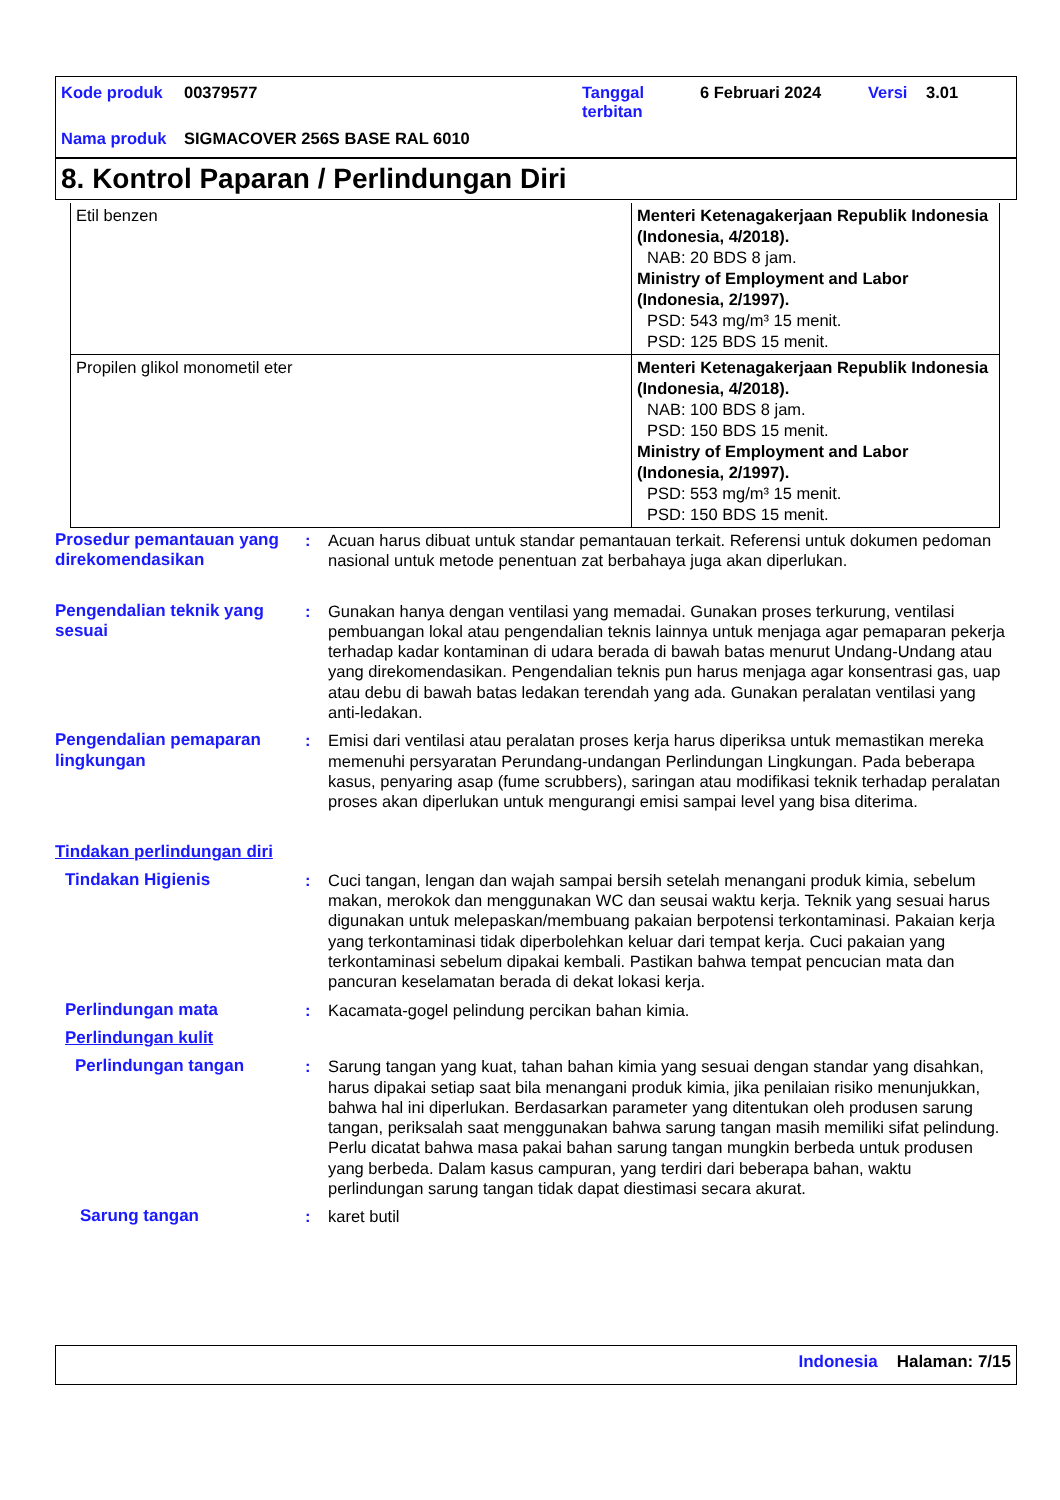| Kode produk | 00379577 | Tanggal terbitan | 6 Februari 2024 | Versi | 3.01 |
| Nama produk | SIGMACOVER 256S BASE RAL 6010 | | | | |
8. Kontrol Paparan / Perlindungan Diri
| Etil benzen | Menteri Ketenagakerjaan Republik Indonesia (Indonesia, 4/2018). NAB: 20 BDS 8 jam. Ministry of Employment and Labor (Indonesia, 2/1997). PSD: 543 mg/m³ 15 menit. PSD: 125 BDS 15 menit. |
| Propilen glikol monometil eter | Menteri Ketenagakerjaan Republik Indonesia (Indonesia, 4/2018). NAB: 100 BDS 8 jam. PSD: 150 BDS 15 menit. Ministry of Employment and Labor (Indonesia, 2/1997). PSD: 553 mg/m³ 15 menit. PSD: 150 BDS 15 menit. |
Prosedur pemantauan yang direkomendasikan
: Acuan harus dibuat untuk standar pemantauan terkait. Referensi untuk dokumen pedoman nasional untuk metode penentuan zat berbahaya juga akan diperlukan.
Pengendalian teknik yang sesuai
: Gunakan hanya dengan ventilasi yang memadai. Gunakan proses terkurung, ventilasi pembuangan lokal atau pengendalian teknis lainnya untuk menjaga agar pemaparan pekerja terhadap kadar kontaminan di udara berada di bawah batas menurut Undang-Undang atau yang direkomendasikan. Pengendalian teknis pun harus menjaga agar konsentrasi gas, uap atau debu di bawah batas ledakan terendah yang ada. Gunakan peralatan ventilasi yang anti-ledakan.
Pengendalian pemaparan lingkungan
: Emisi dari ventilasi atau peralatan proses kerja harus diperiksa untuk memastikan mereka memenuhi persyaratan Perundang-undangan Perlindungan Lingkungan. Pada beberapa kasus, penyaring asap (fume scrubbers), saringan atau modifikasi teknik terhadap peralatan proses akan diperlukan untuk mengurangi emisi sampai level yang bisa diterima.
Tindakan perlindungan diri
Tindakan Higienis : Cuci tangan, lengan dan wajah sampai bersih setelah menangani produk kimia, sebelum makan, merokok dan menggunakan WC dan seusai waktu kerja. Teknik yang sesuai harus digunakan untuk melepaskan/membuang pakaian berpotensi terkontaminasi. Pakaian kerja yang terkontaminasi tidak diperbolehkan keluar dari tempat kerja. Cuci pakaian yang terkontaminasi sebelum dipakai kembali. Pastikan bahwa tempat pencucian mata dan pancuran keselamatan berada di dekat lokasi kerja.
Perlindungan mata : Kacamata-gogel pelindung percikan bahan kimia.
Perlindungan kulit
Perlindungan tangan : Sarung tangan yang kuat, tahan bahan kimia yang sesuai dengan standar yang disahkan, harus dipakai setiap saat bila menangani produk kimia, jika penilaian risiko menunjukkan, bahwa hal ini diperlukan. Berdasarkan parameter yang ditentukan oleh produsen sarung tangan, periksalah saat menggunakan bahwa sarung tangan masih memiliki sifat pelindung. Perlu dicatat bahwa masa pakai bahan sarung tangan mungkin berbeda untuk produsen yang berbeda. Dalam kasus campuran, yang terdiri dari beberapa bahan, waktu perlindungan sarung tangan tidak dapat diestimasi secara akurat.
Sarung tangan : karet butil
Indonesia Halaman: 7/15